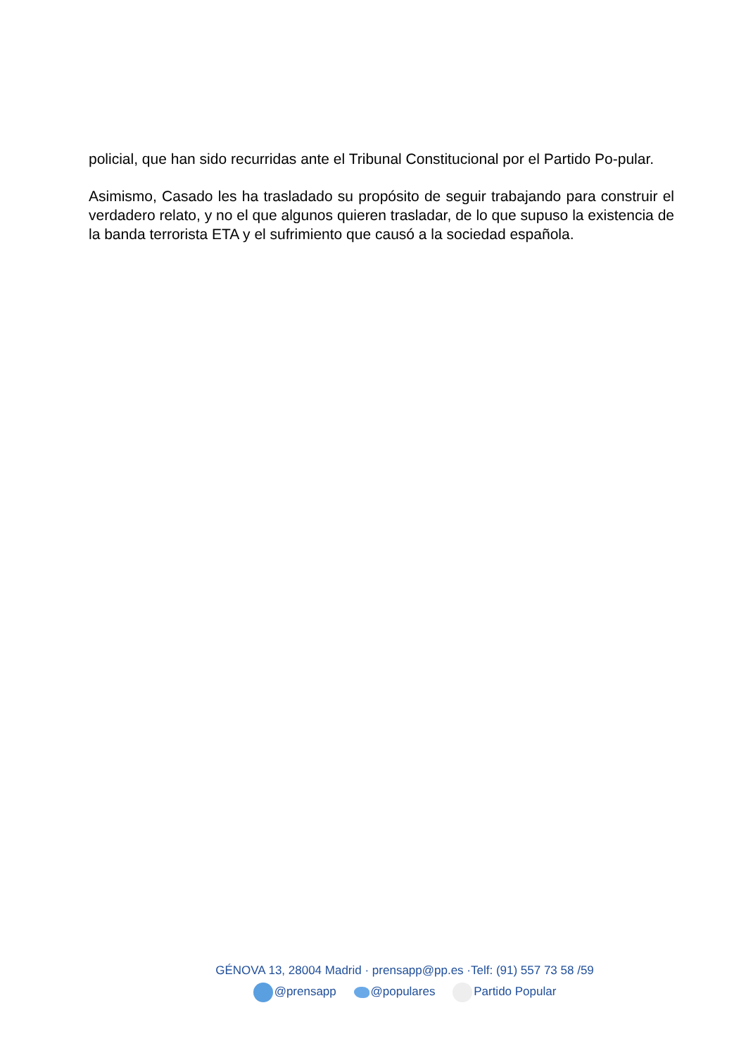policial, que han sido recurridas ante el Tribunal Constitucional por el Partido Po-pular.
Asimismo, Casado les ha trasladado su propósito de seguir trabajando para construir el verdadero relato, y no el que algunos quieren trasladar, de lo que supuso la existencia de la banda terrorista ETA y el sufrimiento que causó a la sociedad española.
GÉNOVA 13, 28004 Madrid · prensapp@pp.es ·Telf: (91) 557 73 58 /59
@prensapp @populares Partido Popular